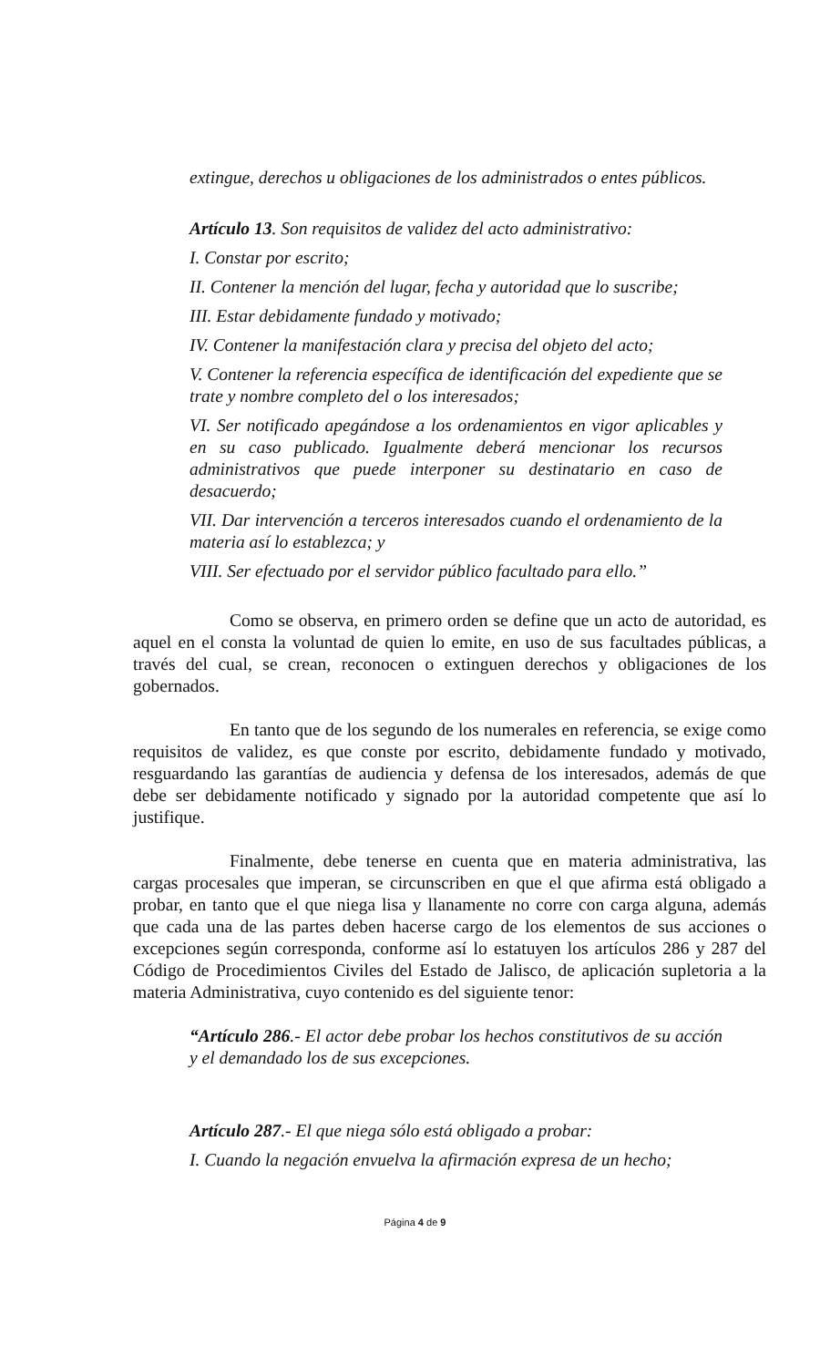extingue, derechos u obligaciones de los administrados o entes públicos.
Artículo 13. Son requisitos de validez del acto administrativo:
I. Constar por escrito;
II. Contener la mención del lugar, fecha y autoridad que lo suscribe;
III. Estar debidamente fundado y motivado;
IV. Contener la manifestación clara y precisa del objeto del acto;
V. Contener la referencia específica de identificación del expediente que se trate y nombre completo del o los interesados;
VI. Ser notificado apegándose a los ordenamientos en vigor aplicables y en su caso publicado. Igualmente deberá mencionar los recursos administrativos que puede interponer su destinatario en caso de desacuerdo;
VII. Dar intervención a terceros interesados cuando el ordenamiento de la materia así lo establezca; y
VIII. Ser efectuado por el servidor público facultado para ello.”
Como se observa, en primero orden se define que un acto de autoridad, es aquel en el consta la voluntad de quien lo emite, en uso de sus facultades públicas, a través del cual, se crean, reconocen o extinguen derechos y obligaciones de los gobernados.
En tanto que de los segundo de los numerales en referencia, se exige como requisitos de validez, es que conste por escrito, debidamente fundado y motivado, resguardando las garantías de audiencia y defensa de los interesados, además de que debe ser debidamente notificado y signado por la autoridad competente que así lo justifique.
Finalmente, debe tenerse en cuenta que en materia administrativa, las cargas procesales que imperan, se circunscriben en que el que afirma está obligado a probar, en tanto que el que niega lisa y llanamente no corre con carga alguna, además que cada una de las partes deben hacerse cargo de los elementos de sus acciones o excepciones según corresponda, conforme así lo estatuyen los artículos 286 y 287 del Código de Procedimientos Civiles del Estado de Jalisco, de aplicación supletoria a la materia Administrativa, cuyo contenido es del siguiente tenor:
“Artículo 286.- El actor debe probar los hechos constitutivos de su acción y el demandado los de sus excepciones.
Artículo 287.- El que niega sólo está obligado a probar:
I. Cuando la negación envuelva la afirmación expresa de un hecho;
Página 4 de 9